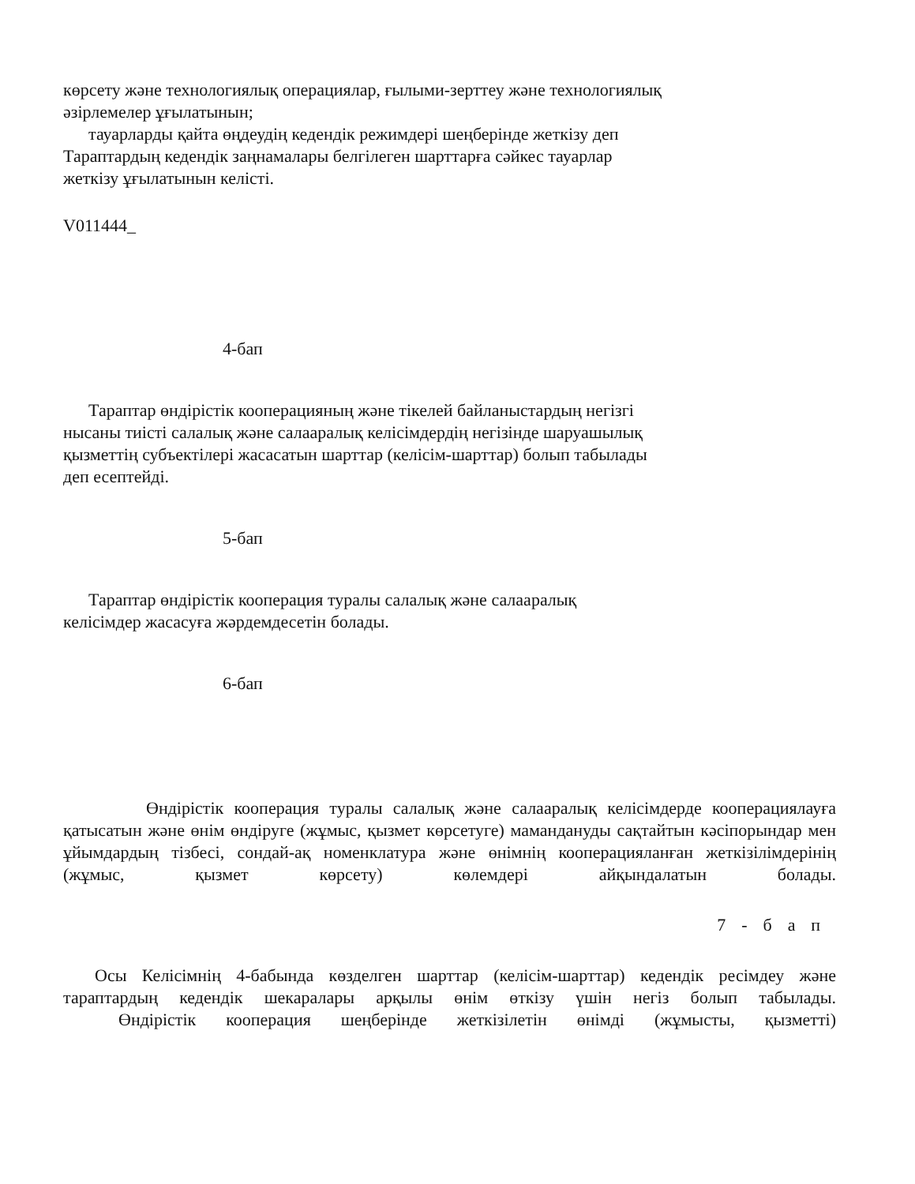көрсету және технологиялық операциялар, ғылыми-зерттеу және технологиялық
әзірлемелер ұғылатынын;
тауарларды қайта өңдеудің кедендік режимдері шеңберінде жеткізу деп
Тараптардың кедендік заңнамалары белгілеген шарттарға сәйкес тауарлар
жеткізу ұғылатынын келісті.
V011444_
4-бап
Тараптар өндірістік кооперацияның және тікелей байланыстардың негізгі
нысаны тиісті салалық және салааралық келісімдердің негізінде шаруашылық
қызметтің субъектілері жасасатын шарттар (келісім-шарттар) болып табылады
деп есептейді.
5-бап
Тараптар өндірістік кооперация туралы салалық және салааралық
келісімдер жасасуға жәрдемдесетін болады.
6-бап
Өндірістік кооперация туралы салалық және салааралық келісімдерде кооперациялауға қатысатын және өнім өндіруге (жұмыс, қызмет көрсетуге) мамандануды сақтайтын кәсіпорындар мен ұйымдардың тізбесі, сондай-ақ номенклатура және өнімнің кооперацияланған жеткізілімдерінің (жұмыс, қызмет көрсету) көлемдері айқындалатын болады.
7-бап
Осы Келісімнің 4-бабында көзделген шарттар (келісім-шарттар) кедендік ресімдеу және тараптардың кедендік шекаралары арқылы өнім өткізу үшін негіз болып табылады.
Өндірістік кооперация шеңберінде жеткізілетін өнімді (жұмысты, қызметті)